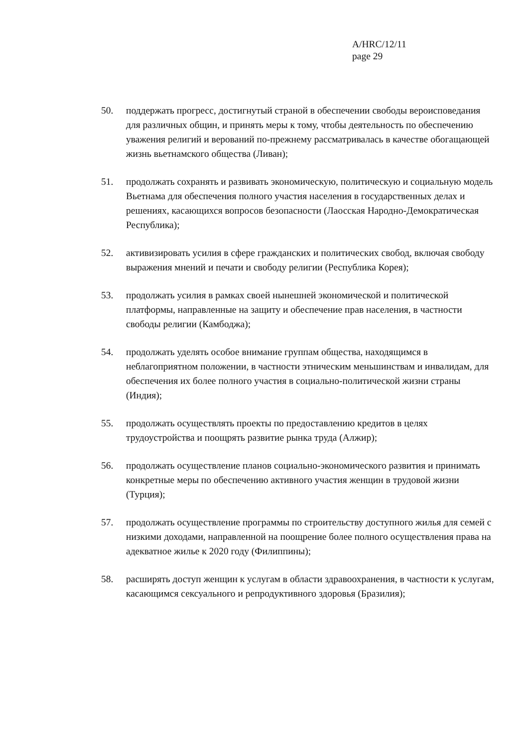A/HRC/12/11
page 29
50. поддержать прогресс, достигнутый страной в обеспечении свободы вероисповедания для различных общин, и принять меры к тому, чтобы деятельность по обеспечению уважения религий и верований по-прежнему рассматривалась в качестве обогащающей жизнь вьетнамского общества (Ливан);
51. продолжать сохранять и развивать экономическую, политическую и социальную модель Вьетнама для обеспечения полного участия населения в государственных делах и решениях, касающихся вопросов безопасности (Лаосская Народно-Демократическая Республика);
52. активизировать усилия в сфере гражданских и политических свобод, включая свободу выражения мнений и печати и свободу религии (Республика Корея);
53. продолжать усилия в рамках своей нынешней экономической и политической платформы, направленные на защиту и обеспечение прав населения, в частности свободы религии (Камбоджа);
54. продолжать уделять особое внимание группам общества, находящимся в неблагоприятном положении, в частности этническим меньшинствам и инвалидам, для обеспечения их более полного участия в социально-политической жизни страны (Индия);
55. продолжать осуществлять проекты по предоставлению кредитов в целях трудоустройства и поощрять развитие рынка труда (Алжир);
56. продолжать осуществление планов социально-экономического развития и принимать конкретные меры по обеспечению активного участия женщин в трудовой жизни (Турция);
57. продолжать осуществление программы по строительству доступного жилья для семей с низкими доходами, направленной на поощрение более полного осуществления права на адекватное жилье к 2020 году (Филиппины);
58. расширять доступ женщин к услугам в области здравоохранения, в частности к услугам, касающимся сексуального и репродуктивного здоровья (Бразилия);